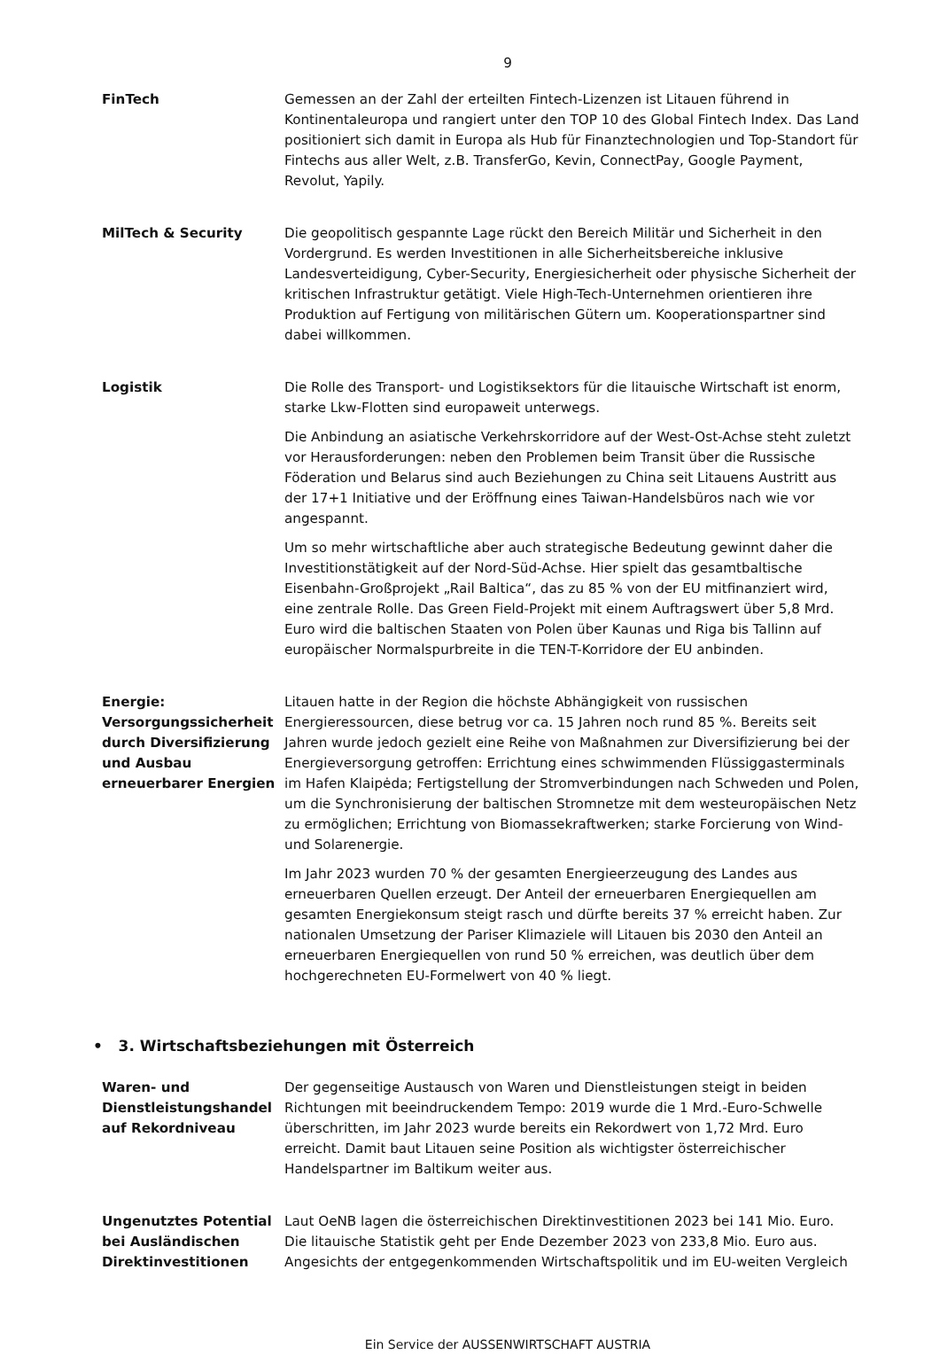9
FinTech Gemessen an der Zahl der erteilten Fintech-Lizenzen ist Litauen führend in Kontinentaleuropa und rangiert unter den TOP 10 des Global Fintech Index. Das Land positioniert sich damit in Europa als Hub für Finanztechnologien und Top-Standort für Fintechs aus aller Welt, z.B. TransferGo, Kevin, ConnectPay, Google Payment, Revolut, Yapily.
MilTech & Security Die geopolitisch gespannte Lage rückt den Bereich Militär und Sicherheit in den Vordergrund. Es werden Investitionen in alle Sicherheitsbereiche inklusive Landesverteidigung, Cyber-Security, Energiesicherheit oder physische Sicherheit der kritischen Infrastruktur getätigt. Viele High-Tech-Unternehmen orientieren ihre Produktion auf Fertigung von militärischen Gütern um. Kooperationspartner sind dabei willkommen.
Logistik Die Rolle des Transport- und Logistiksektors für die litauische Wirtschaft ist enorm, starke Lkw-Flotten sind europaweit unterwegs.
Die Anbindung an asiatische Verkehrskorridore auf der West-Ost-Achse steht zuletzt vor Herausforderungen: neben den Problemen beim Transit über die Russische Föderation und Belarus sind auch Beziehungen zu China seit Litauens Austritt aus der 17+1 Initiative und der Eröffnung eines Taiwan-Handelsbüros nach wie vor angespannt.
Um so mehr wirtschaftliche aber auch strategische Bedeutung gewinnt daher die Investitionstätigkeit auf der Nord-Süd-Achse. Hier spielt das gesamtbaltische Eisenbahn-Großprojekt „Rail Baltica“, das zu 85 % von der EU mitfinanziert wird, eine zentrale Rolle. Das Green Field-Projekt mit einem Auftragswert über 5,8 Mrd. Euro wird die baltischen Staaten von Polen über Kaunas und Riga bis Tallinn auf europäischer Normalspurbreite in die TEN-T-Korridore der EU anbinden.
Energie: Versorgungssicherheit durch Diversifizierung und Ausbau erneuerbarer Energien
Litauen hatte in der Region die höchste Abhängigkeit von russischen Energieressourcen, diese betrug vor ca. 15 Jahren noch rund 85 %. Bereits seit Jahren wurde jedoch gezielt eine Reihe von Maßnahmen zur Diversifizierung bei der Energieversorgung getroffen: Errichtung eines schwimmenden Flüssiggasterminals im Hafen Klaipėda; Fertigstellung der Stromverbindungen nach Schweden und Polen, um die Synchronisierung der baltischen Stromnetze mit dem westeuropäischen Netz zu ermöglichen; Errichtung von Biomassekraftwerken; starke Forcierung von Wind- und Solarenergie.
Im Jahr 2023 wurden 70 % der gesamten Energieerzeugung des Landes aus erneuerbaren Quellen erzeugt. Der Anteil der erneuerbaren Energiequellen am gesamten Energiekonsum steigt rasch und dürfte bereits 37 % erreicht haben. Zur nationalen Umsetzung der Pariser Klimaziele will Litauen bis 2030 den Anteil an erneuerbaren Energiequellen von rund 50 % erreichen, was deutlich über dem hochgerechneten EU-Formelwert von 40 % liegt.
• 3. Wirtschaftsbeziehungen mit Österreich
Waren- und Dienstleistungshandel auf Rekordniveau
Der gegenseitige Austausch von Waren und Dienstleistungen steigt in beiden Richtungen mit beeindruckendem Tempo: 2019 wurde die 1 Mrd.-Euro-Schwelle überschritten, im Jahr 2023 wurde bereits ein Rekordwert von 1,72 Mrd. Euro erreicht. Damit baut Litauen seine Position als wichtigster österreichischer Handelspartner im Baltikum weiter aus.
Ungenutztes Potential bei Ausländischen Direktinvestitionen
Laut OeNB lagen die österreichischen Direktinvestitionen 2023 bei 141 Mio. Euro. Die litauische Statistik geht per Ende Dezember 2023 von 233,8 Mio. Euro aus. Angesichts der entgegenkommenden Wirtschaftspolitik und im EU-weiten Vergleich
Ein Service der AUSSENWIRTSCHAFT AUSTRIA